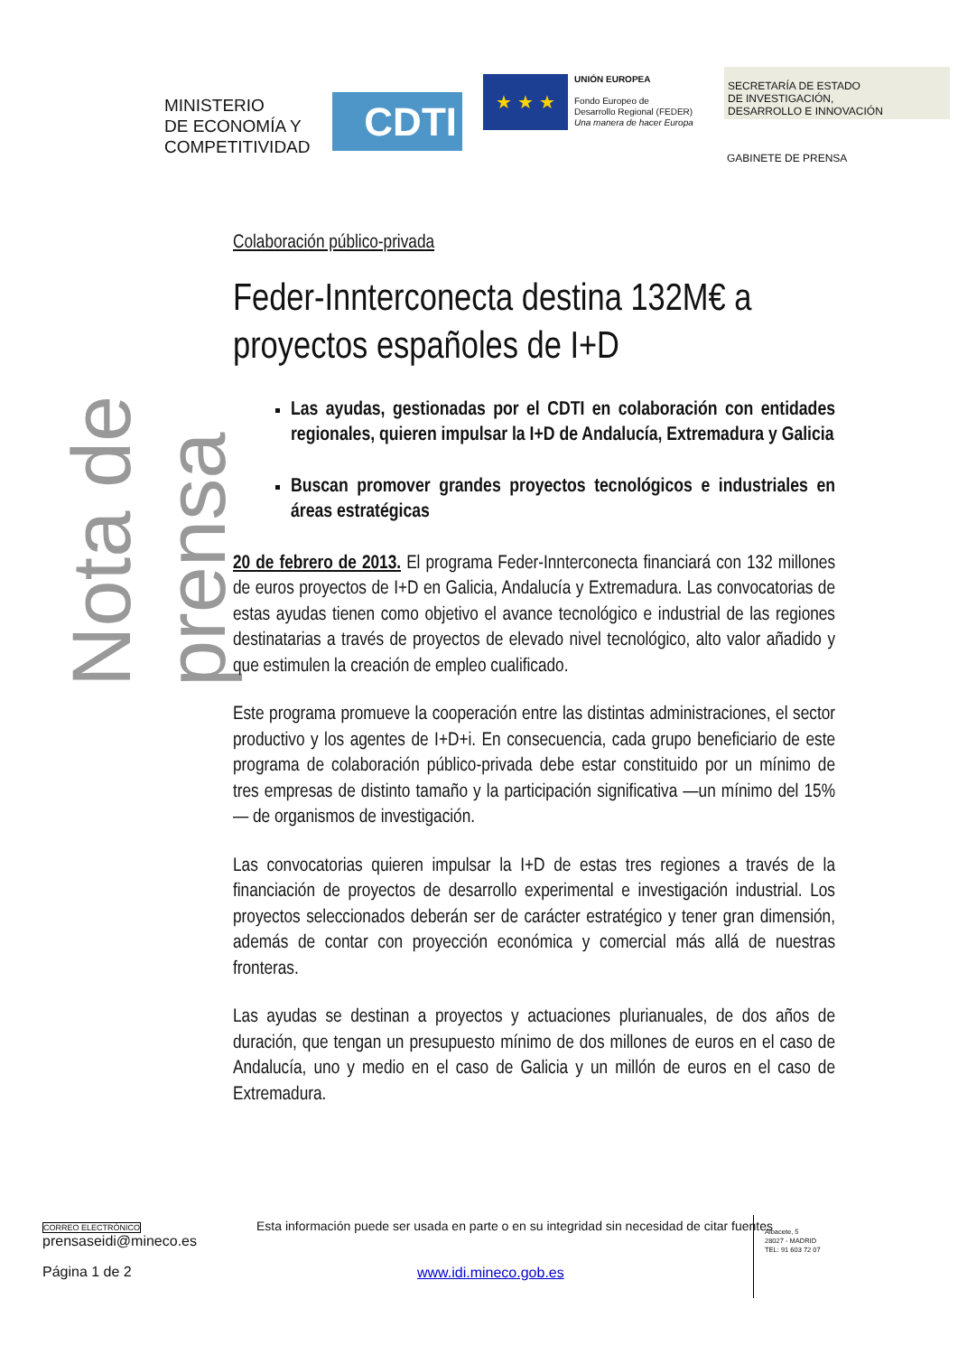MINISTERIO
DE ECONOMÍA Y
COMPETITIVIDAD
CDTI
★ ★ ★
UNIÓN EUROPEA
Fondo Europeo de
Desarrollo Regional (FEDER)
Una manera de hacer Europa
SECRETARÍA DE ESTADO
DE INVESTIGACIÓN,
DESARROLLO E INNOVACIÓN
GABINETE DE PRENSA
Nota de prensa
Colaboración público-privada
Feder-Innterconecta destina 132M€ a proyectos españoles de I+D
Las ayudas, gestionadas por el CDTI en colaboración con entidades regionales, quieren impulsar la I+D de Andalucía, Extremadura y Galicia
Buscan promover grandes proyectos tecnológicos e industriales en áreas estratégicas
20 de febrero de 2013. El programa Feder-Innterconecta financiará con 132 millones de euros proyectos de I+D en Galicia, Andalucía y Extremadura. Las convocatorias de estas ayudas tienen como objetivo el avance tecnológico e industrial de las regiones destinatarias a través de proyectos de elevado nivel tecnológico, alto valor añadido y que estimulen la creación de empleo cualificado.
Este programa promueve la cooperación entre las distintas administraciones, el sector productivo y los agentes de I+D+i. En consecuencia, cada grupo beneficiario de este programa de colaboración público-privada debe estar constituido por un mínimo de tres empresas de distinto tamaño y la participación significativa —un mínimo del 15%— de organismos de investigación.
Las convocatorias quieren impulsar la I+D de estas tres regiones a través de la financiación de proyectos de desarrollo experimental e investigación industrial. Los proyectos seleccionados deberán ser de carácter estratégico y tener gran dimensión, además de contar con proyección económica y comercial más allá de nuestras fronteras.
Las ayudas se destinan a proyectos y actuaciones plurianuales, de dos años de duración, que tengan un presupuesto mínimo de dos millones de euros en el caso de Andalucía, uno y medio en el caso de Galicia y un millón de euros en el caso de Extremadura.
CORREO ELECTRÓNICO
prensaseidi@mineco.es
Página 1 de 2
Esta información puede ser usada en parte o en su integridad sin necesidad de citar fuentes
www.idi.mineco.gob.es
Albacete, 5
28027 - MADRID
TEL: 91 603 72 07